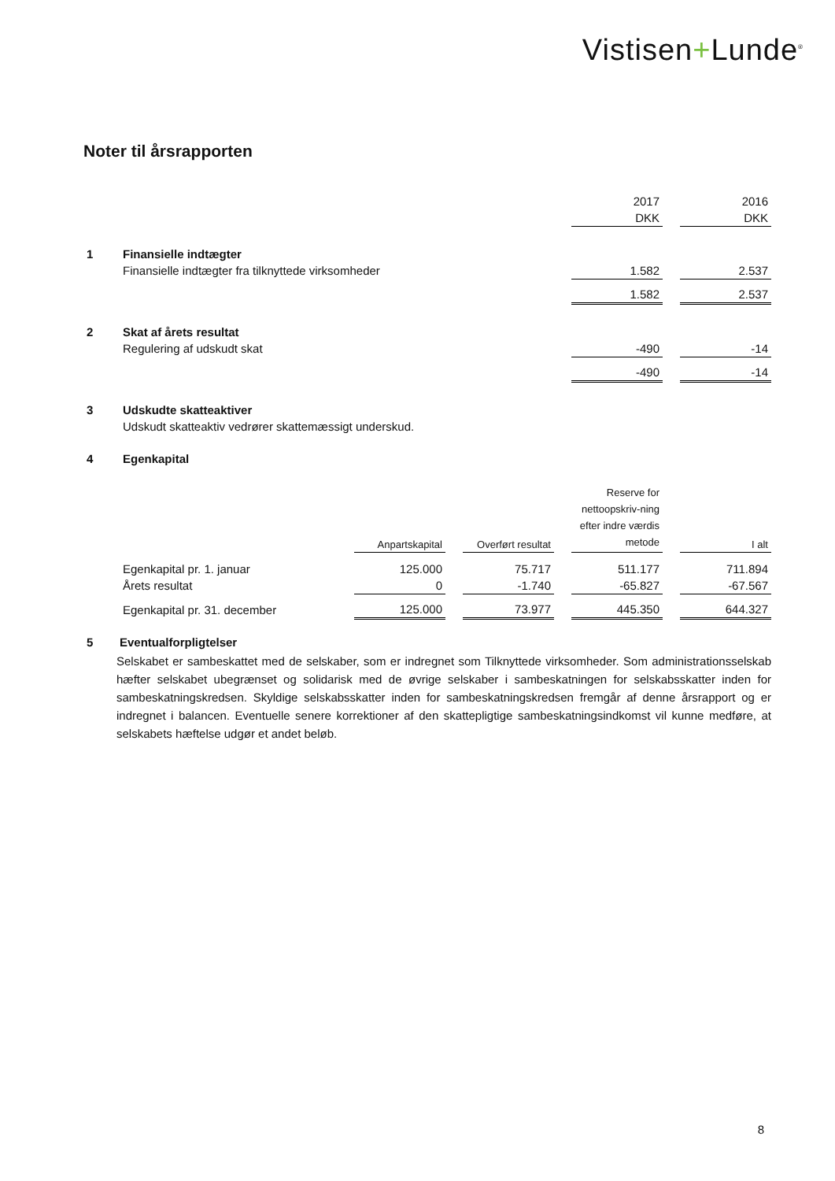Vistisen+Lunde<sup>®</sup>
Noter til årsrapporten
| | | 2017 | | 2016 |
| | | DKK | | DKK |
| 1 | Finansielle indtægter | | | |
| | Finansielle indtægter fra tilknyttede virksomheder | 1.582 | | 2.537 |
| | | 1.582 | | 2.537 |
| 2 | Skat af årets resultat | | | |
| | Regulering af udskudt skat | -490 | | -14 |
| | | -490 | | -14 |
| 3 | Udskudte skatteaktiver | | | |
| | Udskudt skatteaktiv vedrører skattemæssigt underskud. | | | |
| 4 | Egenkapital | | | |
| | | Anpartskapital | | Overført resultat | | Reserve for nettoopskriv-ning efter indre værdis metode | | I alt |
| | Egenkapital pr. 1. januar | 125.000 | | 75.717 | | 511.177 | | 711.894 |
| | Årets resultat | 0 | | -1.740 | | -65.827 | | -67.567 |
| | Egenkapital pr. 31. december | 125.000 | | 73.977 | | 445.350 | | 644.327 |
5 Eventualforpligtelser
Selskabet er sambeskattet med de selskaber, som er indregnet som Tilknyttede virksomheder. Som administrationsselskab hæfter selskabet ubegrænset og solidarisk med de øvrige selskaber i sambeskatningen for selskabsskatter inden for sambeskatningskredsen. Skyldige selskabsskatter inden for sambeskatningskredsen fremgår af denne årsrapport og er indregnet i balancen. Eventuelle senere korrektioner af den skattepligtige sambeskatningsindkomst vil kunne medføre, at selskabets hæftelse udgør et andet beløb.
8